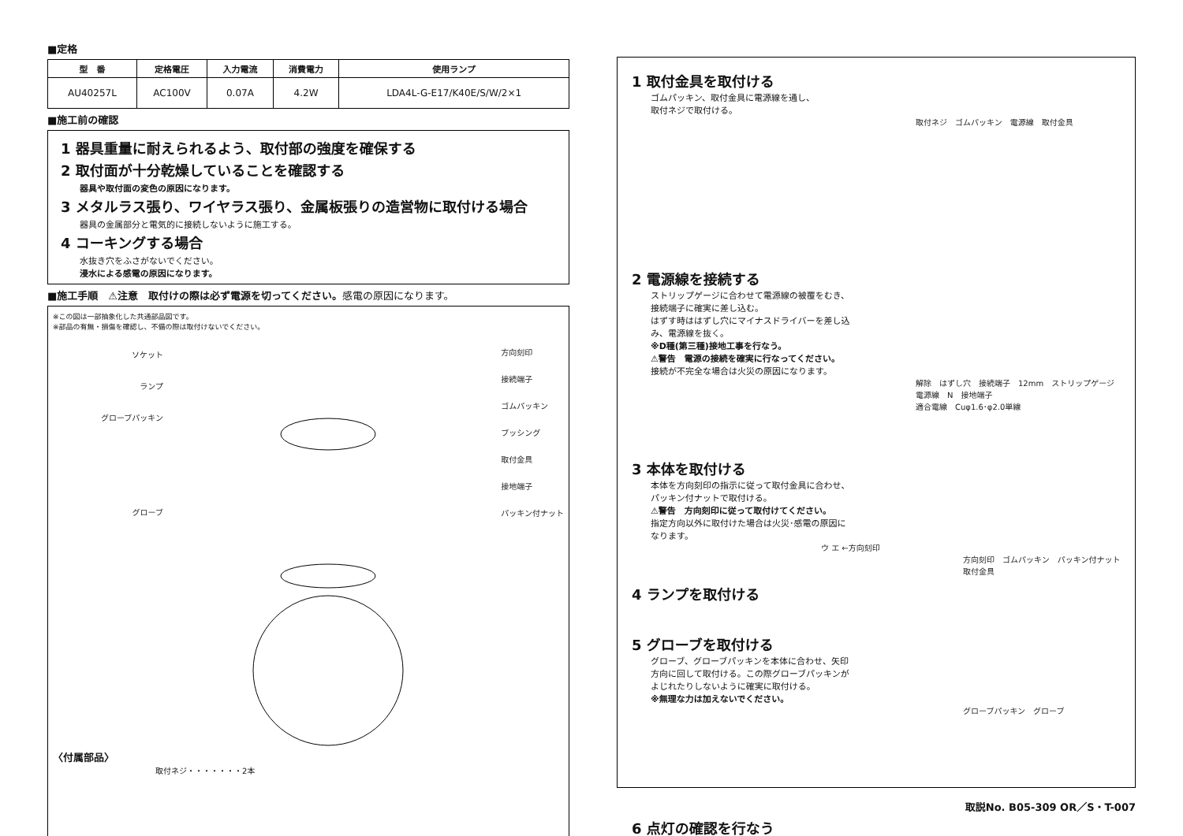■定格
| 型 番 | 定格電圧 | 入力電流 | 消費電力 | 使用ランプ |
| --- | --- | --- | --- | --- |
| AU40257L | AC100V | 0.07A | 4.2W | LDA4L-G-E17/K40E/S/W/2×1 |
■施工前の確認
1 器具重量に耐えられるよう、取付部の強度を確保する
2 取付面が十分乾燥していることを確認する
器具や取付面の変色の原因になります。
3 メタルラス張り、ワイヤラス張り、金属板張りの造営物に取付ける場合
器具の金属部分と電気的に接続しないように施工する。
4 コーキングする場合
水抜き穴をふさがないでください。
浸水による感電の原因になります。
■施工手順　⚠注意　取付けの際は必ず電源を切ってください。感電の原因になります。
※この図は一部抽象化した共通部品図です。
※部品の有無・損傷を確認し、不備の際は取付けないでください。
ソケット
ランプ
グローブパッキン
グローブ
方向刻印
接続端子
ゴムパッキン
ブッシング
取付金具
接地端子
パッキン付ナット
〈付属部品〉
取付ネジ・・・・・・・2本
1 取付金具を取付ける
ゴムパッキン、取付金具に電源線を通し、
取付ネジで取付ける。
取付ネジ　ゴムパッキン　電源線　取付金具
2 電源線を接続する
ストリップゲージに合わせて電源線の被覆をむき、
接続端子に確実に差し込む。
はずす時ははずし穴にマイナスドライバーを差し込
み、電源線を抜く。
※D種(第三種)接地工事を行なう。
⚠警告　電源の接続を確実に行なってください。
接続が不完全な場合は火災の原因になります。
解除　はずし穴　接続端子　12mm　ストリップゲージ　電源線　N　接地端子
適合電線　Cuφ1.6･φ2.0単線
3 本体を取付ける
本体を方向刻印の指示に従って取付金具に合わせ、
パッキン付ナットで取付ける。
⚠警告　方向刻印に従って取付けてください。
指定方向以外に取付けた場合は火災･感電の原因に
なります。
ウ エ ←方向刻印
方向刻印　ゴムパッキン　パッキン付ナット　取付金具
4 ランプを取付ける
5 グローブを取付ける
グローブ、グローブパッキンを本体に合わせ、矢印
方向に回して取付ける。この際グローブパッキンが
よじれたりしないように確実に取付ける。
※無理な力は加えないでください。
グローブパッキン　グローブ
6 点灯の確認を行なう
取説No. B05-309 OR／S・T-007